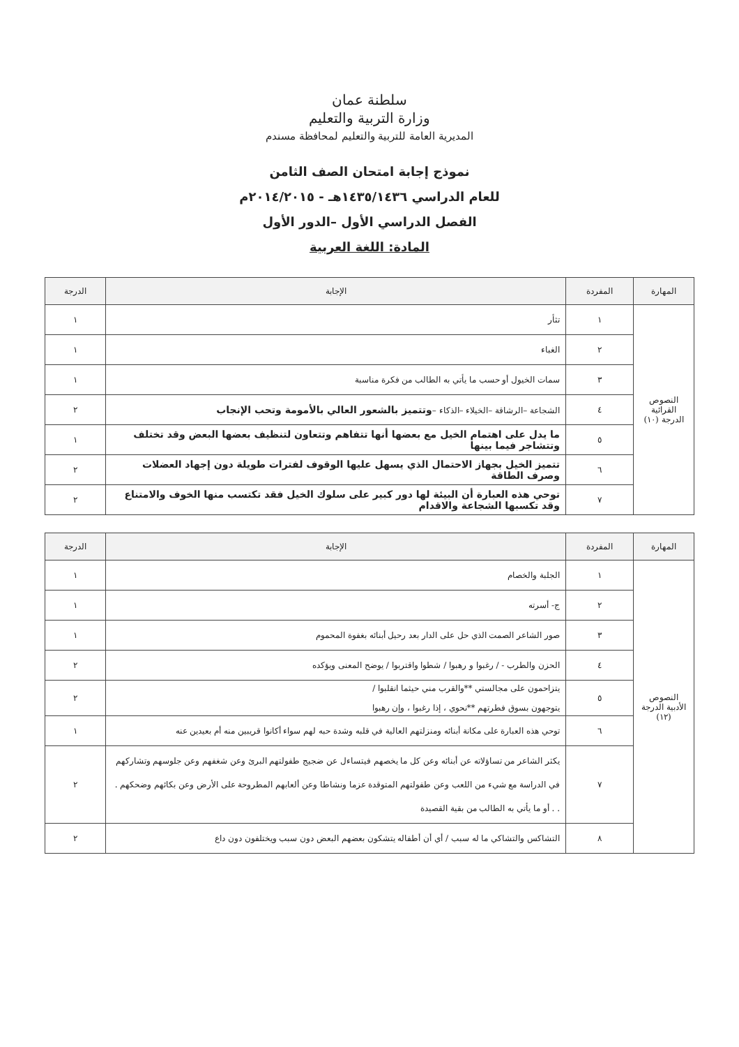سلطنة عمان
وزارة التربية والتعليم
المديرية العامة للتربية والتعليم لمحافظة مسندم
نموذج إجابة امتحان الصف الثامن
للعام الدراسي ١٤٣٥/١٤٣٦هـ - ٢٠١٤/٢٠١٥م
الفصل الدراسي الأول –الدور الأول
المادة: اللغة العربية
| المهارة | المفردة | الإجابة | الدرجة |
| --- | --- | --- | --- |
| النصوص القرائية الدرجة (١٠) | ١ | تثأر | ١ |
| | ٢ | الغباء | ١ |
| | ٣ | سمات الخيول أو حسب ما يأتي به الطالب من فكرة مناسبة | ١ |
| | ٤ | الشجاعة –الرشاقة –الخيلاء –الذكاء – وتتميز بالشعور العالي بالأمومة وتحب الإنجاب | ٢ |
| | ٥ | ما يدل على اهتمام الخيل مع بعضها أنها تتفاهم وتتعاون لتنظيف بعضها البعض وقد تختلف وتتشاجر فيما بينها | ١ |
| | ٦ | تتميز الخيل بجهاز الاحتمال الذي يسهل عليها الوقوف لفترات طويلة دون إجهاد العضلات وصرف الطاقة | ٢ |
| | ٧ | توحي هذه العبارة أن البيئة لها دور كبير على سلوك الخيل فقد تكتسب منها الخوف والامتناع وقد تكسبها الشجاعة والاقدام | ٢ |
| المهارة | المفردة | الإجابة | الدرجة |
| --- | --- | --- | --- |
| النصوص الأدبية الدرجة (١٢) | ١ | الجلبة والخصام | ١ |
| | ٢ | ج- أسرته | ١ |
| | ٣ | صور الشاعر الصمت الذي حل على الدار بعد رحيل أبنائه بغفوة المحموم | ١ |
| | ٤ | الحزن والطرب - / رغبوا و رهبوا / شطوا واقتربوا / يوضح المعنى ويؤكده | ٢ |
| | ٥ | يتزاحمون على مجالستي **والقرب مني حيثما انقلبوا / يتوجهون بسوق فطرتهم **نحوي ، إذا رغبوا ، وإن رهبوا | ٢ |
| | ٦ | توحي هذه العبارة على مكانة أبنائه ومنزلتهم العالية في قلبه وشدة حبه لهم سواء أكانوا قريبين منه أم بعيدين عنه | ١ |
| | ٧ | يكثر الشاعر من تساؤلاته عن أبنائه وعن كل ما يخصهم فيتساءل عن ضجيج طفولتهم البرئ وعن شغفهم وعن جلوسهم وتشاركهم في الدراسة مع شيء من اللعب وعن طفولتهم المتوقدة عزما ونشاطا وعن ألعابهم المطروحة على الأرض وعن بكائهم وضحكهم . . . أو ما يأتي به الطالب من بقية القصيدة | ٢ |
| | ٨ | التشاكس والتشاكي ما له سبب / أي أن أطفاله يتشكون بعضهم البعض دون سبب ويختلفون دون داع | ٢ |